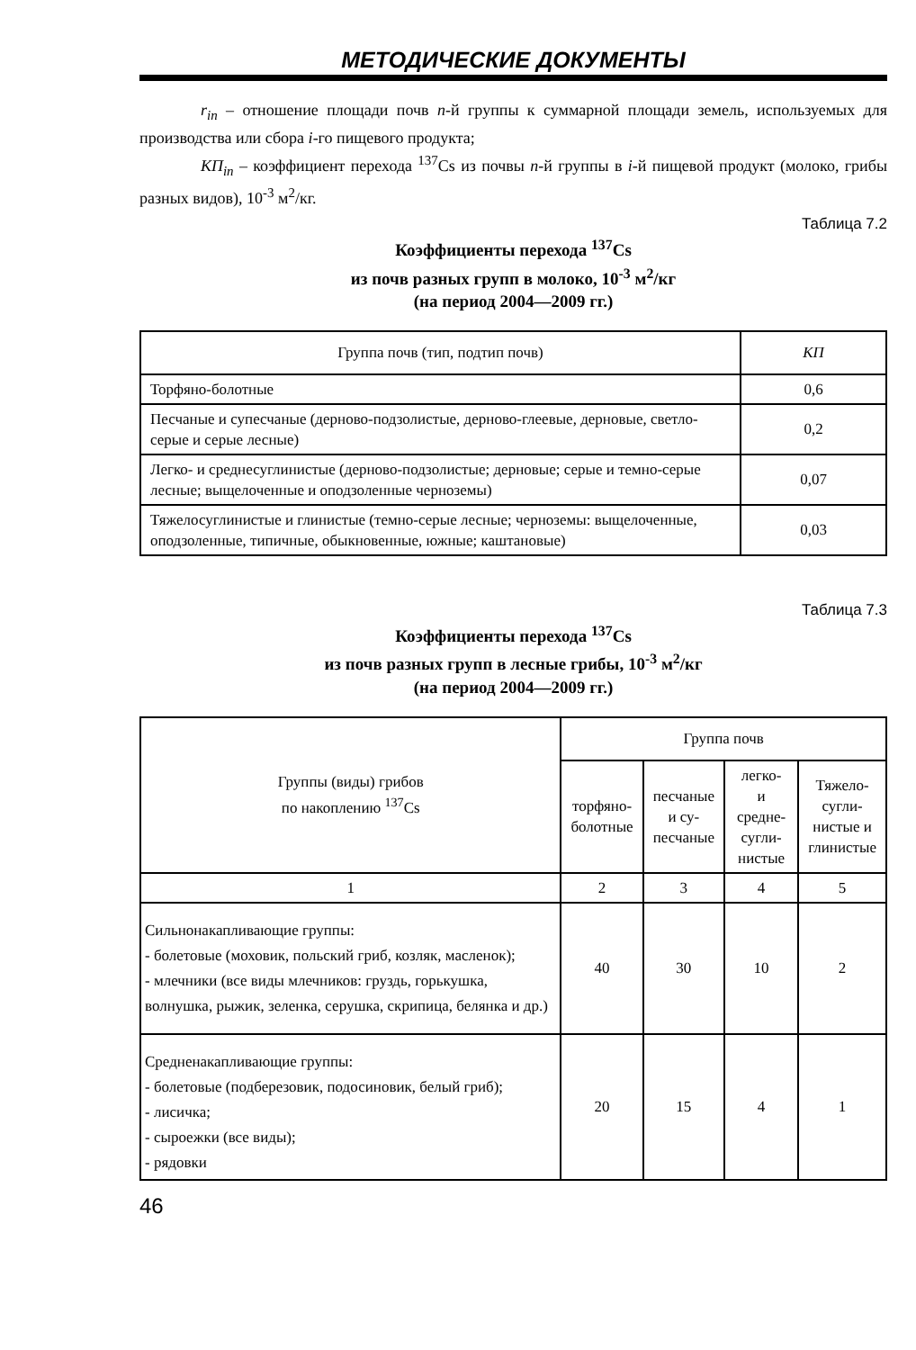МЕТОДИЧЕСКИЕ ДОКУМЕНТЫ
r<sub>in</sub> – отношение площади почв n-й группы к суммарной площади земель, используемых для производства или сбора i-го пищевого продукта;
КП<sub>in</sub> – коэффициент перехода <sup>137</sup>Cs из почвы n-й группы в i-й пищевой продукт (молоко, грибы разных видов), 10<sup>-3</sup> м<sup>2</sup>/кг.
Таблица 7.2
Коэффициенты перехода <sup>137</sup>Cs
из почв разных групп в молоко, 10<sup>-3</sup> м<sup>2</sup>/кг
(на период 2004—2009 гг.)
| Группа почв (тип, подтип почв) | КП |
| --- | --- |
| Торфяно-болотные | 0,6 |
| Песчаные и супесчаные (дерново-подзолистые, дерново-глеевые, дерновые, светло-серые и серые лесные) | 0,2 |
| Легко- и среднесуглинистые (дерново-подзолистые; дерновые; серые и темно-серые лесные; выщелоченные и оподзоленные черноземы) | 0,07 |
| Тяжелосуглинистые и глинистые (темно-серые лесные; черноземы: выщелоченные, оподзоленные, типичные, обыкновенные, южные; каштановые) | 0,03 |
Таблица 7.3
Коэффициенты перехода <sup>137</sup>Cs
из почв разных групп в лесные грибы, 10<sup>-3</sup> м<sup>2</sup>/кг
(на период 2004—2009 гг.)
| Группы (виды) грибов по накоплению <sup>137</sup>Cs | Группа почв | | | |
| --- | --- | --- | --- | --- |
| | торфяно- болотные | песчаные и су- песчаные | легко- и средне- сугли- нистые | Тяжело- сугли- нистые и глинистые |
| 1 | 2 | 3 | 4 | 5 |
| Сильнонакапливающие группы: - болетовые (моховик, польский гриб, козляк, масленок); - млечники (все виды млечников: груздь, горькушка, волнушка, рыжик, зеленка, серушка, скрипица, белянка и др.) | 40 | 30 | 10 | 2 |
| Средненакапливающие группы: - болетовые (подберезовик, подосиновик, белый гриб); - лисичка; - сыроежки (все виды); - рядовки | 20 | 15 | 4 | 1 |
46